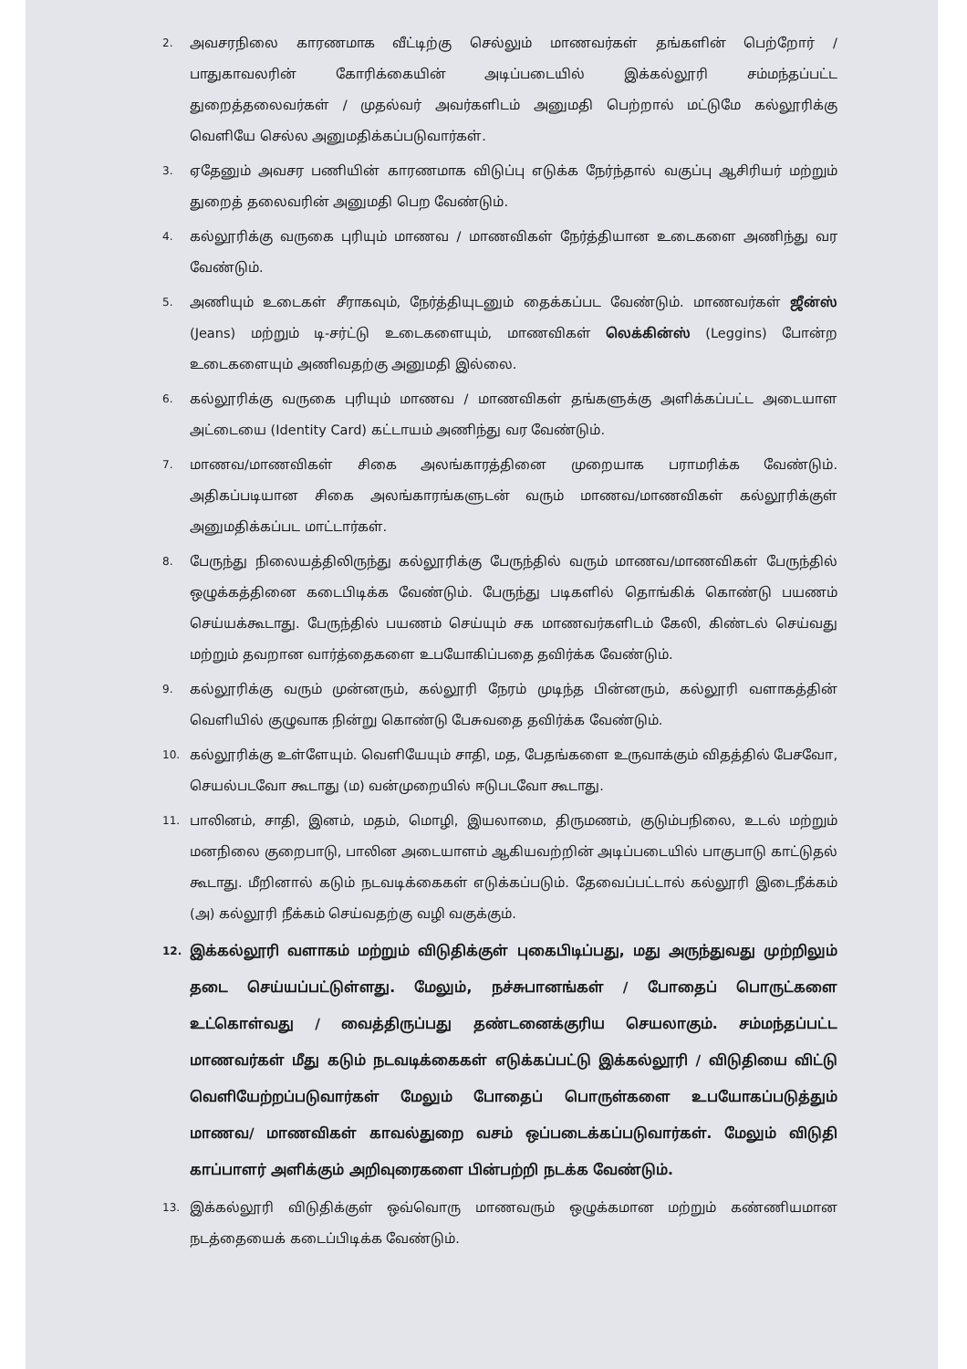2. அவசரநிலை காரணமாக வீட்டிற்கு செல்லும் மாணவர்கள் தங்களின் பெற்றோர் / பாதுகாவலரின் கோரிக்கையின் அடிப்படையில் இக்கல்லூரி சம்மந்தப்பட்ட துறைத்தலைவர்கள் / முதல்வர் அவர்களிடம் அனுமதி பெற்றால் மட்டுமே கல்லூரிக்கு வெளியே செல்ல அனுமதிக்கப்படுவார்கள்.
3. ஏதேனும் அவசர பணியின் காரணமாக விடுப்பு எடுக்க நேர்ந்தால் வகுப்பு ஆசிரியர் மற்றும் துறைத் தலைவரின் அனுமதி பெற வேண்டும்.
4. கல்லூரிக்கு வருகை புரியும் மாணவ / மாணவிகள் நேர்த்தியான உடைகளை அணிந்து வர வேண்டும்.
5. அணியும் உடைகள் சீராகவும், நேர்த்தியுடனும் தைக்கப்பட வேண்டும். மாணவர்கள் ஜீன்ஸ் (Jeans) மற்றும் டி-சர்ட்டு உடைகளையும், மாணவிகள் லெக்கின்ஸ் (Leggins) போன்ற உடைகளையும் அணிவதற்கு அனுமதி இல்லை.
6. கல்லூரிக்கு வருகை புரியும் மாணவ / மாணவிகள் தங்களுக்கு அளிக்கப்பட்ட அடையாள அட்டையை (Identity Card) கட்டாயம் அணிந்து வர வேண்டும்.
7. மாணவ/மாணவிகள் சிகை அலங்காரத்தினை முறையாக பராமரிக்க வேண்டும். அதிகப்படியான சிகை அலங்காரங்களுடன் வரும் மாணவ/மாணவிகள் கல்லூரிக்குள் அனுமதிக்கப்பட மாட்டார்கள்.
8. பேருந்து நிலையத்திலிருந்து கல்லூரிக்கு பேருந்தில் வரும் மாணவ/மாணவிகள் பேருந்தில் ஒழுக்கத்தினை கடைபிடிக்க வேண்டும். பேருந்து படிகளில் தொங்கிக் கொண்டு பயணம் செய்யக்கூடாது. பேருந்தில் பயணம் செய்யும் சக மாணவர்களிடம் கேலி, கிண்டல் செய்வது மற்றும் தவறான வார்த்தைகளை உபயோகிப்பதை தவிர்க்க வேண்டும்.
9. கல்லூரிக்கு வரும் முன்னரும், கல்லூரி நேரம் முடிந்த பின்னரும், கல்லூரி வளாகத்தின் வெளியில் குழுவாக நின்று கொண்டு பேசுவதை தவிர்க்க வேண்டும்.
10. கல்லூரிக்கு உள்ளேயும். வெளியேயும் சாதி, மத, பேதங்களை உருவாக்கும் விதத்தில் பேசவோ, செயல்படவோ கூடாது (ம) வன்முறையில் ஈடுபடவோ கூடாது.
11. பாலினம், சாதி, இனம், மதம், மொழி, இயலாமை, திருமணம், குடும்பநிலை, உடல் மற்றும் மனநிலை குறைபாடு, பாலின அடையாளம் ஆகியவற்றின் அடிப்படையில் பாகுபாடு காட்டுதல் கூடாது. மீறினால் கடும் நடவடிக்கைகள் எடுக்கப்படும். தேவைப்பட்டால் கல்லூரி இடைநீக்கம் (அ) கல்லூரி நீக்கம் செய்வதற்கு வழி வகுக்கும்.
12. இக்கல்லூரி வளாகம் மற்றும் விடுதிக்குள் புகைபிடிப்பது, மது அருந்துவது முற்றிலும் தடை செய்யப்பட்டுள்ளது. மேலும், நச்சுபானங்கள் / போதைப் பொருட்களை உட்கொள்வது / வைத்திருப்பது தண்டனைக்குரிய செயலாகும். சம்மந்தப்பட்ட மாணவர்கள் மீது கடும் நடவடிக்கைகள் எடுக்கப்பட்டு இக்கல்லூரி / விடுதியை விட்டு வெளியேற்றப்படுவார்கள் மேலும் போதைப் பொருள்களை உபயோகப்படுத்தும் மாணவ/ மாணவிகள் காவல்துறை வசம் ஒப்படைக்கப்படுவார்கள். மேலும் விடுதி காப்பாளர் அளிக்கும் அறிவுரைகளை பின்பற்றி நடக்க வேண்டும்.
13. இக்கல்லூரி விடுதிக்குள் ஒவ்வொரு மாணவரும் ஒழுக்கமான மற்றும் கண்ணியமான நடத்தையைக் கடைப்பிடிக்க வேண்டும்.